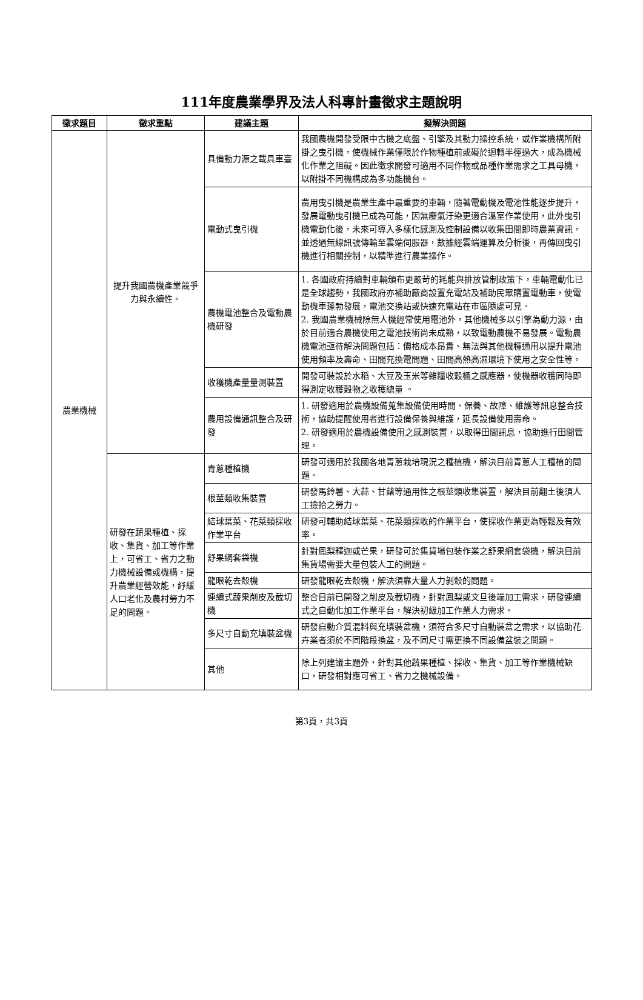111年度農業學界及法人科專計畫徵求主題說明
| 徵求題目 | 徵求重點 | 建議主題 | 擬解決問題 |
| --- | --- | --- | --- |
| 農業機械 | 提升我國農機產業競爭力與永續性。 | 具備動力源之載具車臺 | 我國農機開發受限中古機之底盤、引擎及其動力操控系統，或作業機構所附掛之曳引機，使機械作業僅限於作物種植前或礙於迴轉半徑過大，成為機械化作業之阻礙。因此徵求開發可適用不同作物或品種作業需求之工具母機，以附掛不同機構成為多功能機台。 |
| | | 電動式曳引機 | 農用曳引機是農業生產中最重要的車輛，隨著電動機及電池性能逐步提升，發展電動曳引機已成為可能，因無廢氣汙染更適合溫室作業使用，此外曳引機電動化後，未來可導入多樣化感測及控制設備以收集田間即時農業資訊，並透過無線訊號傳輸至雲端伺服器，數據經雲端運算及分析後，再傳回曳引機進行相關控制，以精準進行農業操作。 |
| | | 農機電池整合及電動農機研發 | 1. 各國政府持續對車輛頒布更嚴苛的耗能與排放管制政策下，車輛電動化已是全球趨勢，我國政府亦補助廠商設置充電站及補助民眾購置電動車，使電動機車蓬勃發展，電池交換站或快速充電站在市區隨處可見。 2. 我國農業機械除無人機經常使用電池外，其他機械多以引擎為動力源，由於目前適合農機使用之電池技術尚未成熟，以致電動農機不易發展。電動農機電池亟待解決問題包括：價格成本昂貴、無法與其他機種通用以提升電池使用頻率及壽命、田間充換電問題、田間高熱高濕環境下使用之安全性等。 |
| | | 收穫機產量量測裝置 | 開發可裝設於水稻、大豆及玉米等雜糧收穀桶之感應器，使機器收穫同時即得測定收穫穀物之收穫總量 。 |
| | | 農用設備通訊整合及研發 | 1. 研發適用於農機設備蒐集設備使用時間、保養、故障、維護等訊息整合技術，協助提醒使用者進行設備保養與維護，延長設備使用壽命。 2. 研發適用於農機設備使用之感測裝置，以取得田間訊息，協助進行田間管理。 |
| | 研發在蔬果種植、採收、集貨、加工等作業上，可省工、省力之動力機械設備或機構，提升農業經營效能，紓緩人口老化及農村勞力不足的問題。 | 青蔥種植機 | 研發可適用於我國各地青蔥栽培現況之種植機，解決目前青蔥人工種植的問題。 |
| | | 根莖類收集裝置 | 研發馬鈴薯、大蒜、甘藷等通用性之根莖類收集裝置，解決目前翻土後須人工撿拾之勞力。 |
| | | 結球葉菜、花菜類採收作業平台 | 研發可輔助結球葉菜、花菜類採收的作業平台，使採收作業更為輕鬆及有效率。 |
| | | 舒果網套袋機 | 針對鳳梨釋迦或芒果，研發可於集貨場包裝作業之舒果網套袋機，解決目前集貨場需要大量包裝人工的問題。 |
| | | 龍眼乾去殼機 | 研發龍眼乾去殼機，解決須靠大量人力剝殼的問題。 |
| | | 連續式蔬果削皮及截切機 | 整合目前已開發之削皮及截切機，針對鳳梨或文旦後端加工需求，研發連續式之自動化加工作業平台，解決初級加工作業人力需求。 |
| | | 多尺寸自動充填裝盆機 | 研發自動介質混料與充填裝盆機，須符合多尺寸自動裝盆之需求，以協助花卉業者須於不同階段換盆，及不同尺寸需更換不同設備盆裝之問題。 |
| | | 其他 | 除上列建議主題外，針對其他蔬果種植、採收、集貨、加工等作業機械缺口，研發相對應可省工、省力之機械設備。 |
第3頁，共3頁